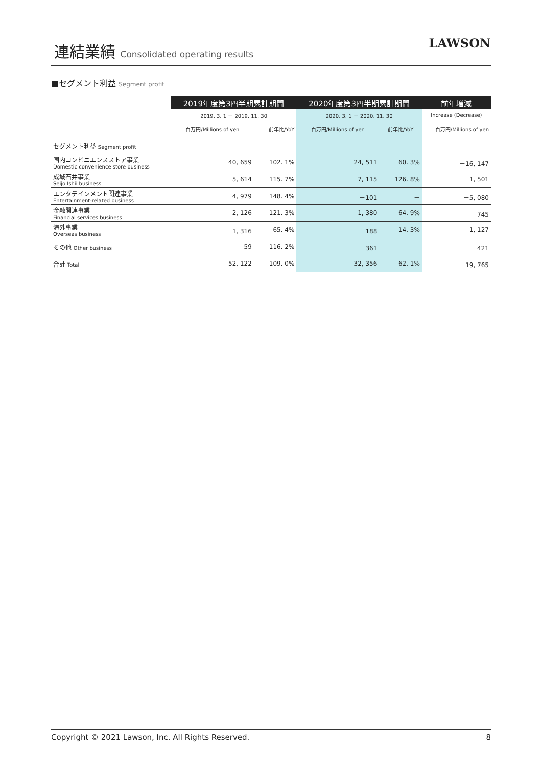連結業績 Consolidated operating results
LAWSON
■セグメント利益 Segment profit
| | 2019年度第3四半期累計期間 | | 2020年度第3四半期累計期間 | | 前年増減 |
| --- | --- | --- | --- | --- | --- |
| | 2019. 3. 1 － 2019. 11. 30 | | 2020. 3. 1 － 2020. 11. 30 | | Increase (Decrease) |
| | 百万円/Millions of yen | 前年比/YoY | 百万円/Millions of yen | 前年比/YoY | 百万円/Millions of yen |
| セグメント利益 Segment profit | | | | | |
| 国内コンビニエンスストア事業 Domestic convenience store business | 40, 659 | 102. 1% | 24, 511 | 60. 3% | －16, 147 |
| 成城石井事業 Seijo Ishii business | 5, 614 | 115. 7% | 7, 115 | 126. 8% | 1, 501 |
| エンタテインメント関連事業 Entertainment-related business | 4, 979 | 148. 4% | －101 | － | －5, 080 |
| 金融関連事業 Financial services business | 2, 126 | 121. 3% | 1, 380 | 64. 9% | －745 |
| 海外事業 Overseas business | －1, 316 | 65. 4% | －188 | 14. 3% | 1, 127 |
| その他 Other business | 59 | 116. 2% | －361 | － | －421 |
| 合計 Total | 52, 122 | 109. 0% | 32, 356 | 62. 1% | －19, 765 |
Copyright © 2021 Lawson, Inc. All Rights Reserved. 8